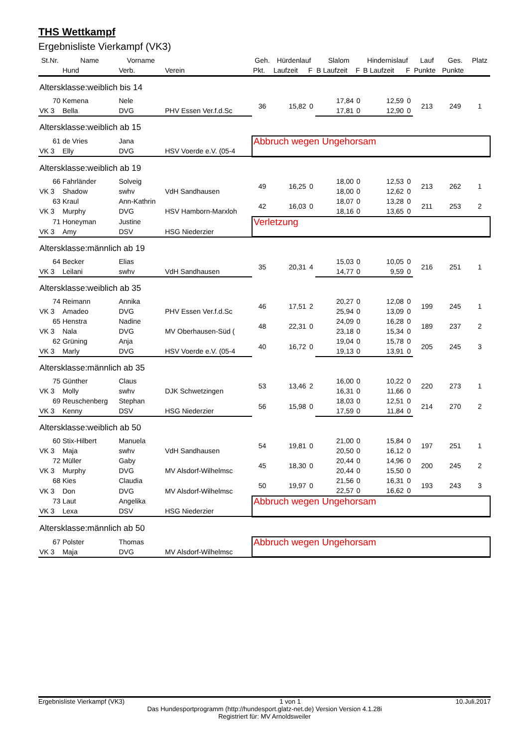THS Wettkampf
Ergebnisliste Vierkampf (VK3)
| St.Nr. | Name | Vorname | | Geh. | Hürdenlauf | | Slalom | | Hindernislauf | | Lauf | Ges. | Platz |
| --- | --- | --- | --- | --- | --- | --- | --- | --- | --- | --- | --- | --- | --- |
| | Hund | Verb. | Verein | Pkt. | Laufzeit | F | B Laufzeit | F | B Laufzeit | F | Punkte | Punkte | |
| Altersklasse:weiblich bis 14 | | | | | | | | | | | | | |
| 70 | Kemena | Nele | | 36 | 15,82 | 0 | 17,84 | 0 | 12,59 | 0 | 213 | 249 | 1 |
| VK 3 | Bella | DVG | PHV Essen Ver.f.d.Sc | | | | 17,81 | 0 | 12,90 | 0 | | | |
| Altersklasse:weiblich ab 15 | | | | | | | | | | | | | |
| 61 | de Vries | Jana | | Abbruch wegen Ungehorsam | | | | | | | | | |
| VK 3 | Elly | DVG | HSV Voerde e.V. (05-4 | | | | | | | | | | |
| Altersklasse:weiblich ab 19 | | | | | | | | | | | | | |
| 66 | Fahrländer | Solveig | | 49 | 16,25 | 0 | 18,00 | 0 | 12,53 | 0 | 213 | 262 | 1 |
| VK 3 | Shadow | swhv | VdH Sandhausen | | | | 18,00 | 0 | 12,62 | 0 | | | |
| 63 | Kraul | Ann-Kathrin | | 42 | 16,03 | 0 | 18,07 | 0 | 13,28 | 0 | 211 | 253 | 2 |
| VK 3 | Murphy | DVG | HSV Hamborn-Marxloh | | | | 18,16 | 0 | 13,65 | 0 | | | |
| 71 | Honeyman | Justine | | Verletzung | | | | | | | | | |
| VK 3 | Amy | DSV | HSG Niederzier | | | | | | | | | | |
| Altersklasse:männlich ab 19 | | | | | | | | | | | | | |
| 64 | Becker | Elias | | 35 | 20,31 | 4 | 15,03 | 0 | 10,05 | 0 | 216 | 251 | 1 |
| VK 3 | Leilani | swhv | VdH Sandhausen | | | | 14,77 | 0 | 9,59 | 0 | | | |
| Altersklasse:weiblich ab 35 | | | | | | | | | | | | | |
| 74 | Reimann | Annika | | 46 | 17,51 | 2 | 20,27 | 0 | 12,08 | 0 | 199 | 245 | 1 |
| VK 3 | Amadeo | DVG | PHV Essen Ver.f.d.Sc | | | | 25,94 | 0 | 13,09 | 0 | | | |
| 65 | Henstra | Nadine | | 48 | 22,31 | 0 | 24,09 | 0 | 16,28 | 0 | 189 | 237 | 2 |
| VK 3 | Nala | DVG | MV Oberhausen-Süd ( | | | | 23,18 | 0 | 15,34 | 0 | | | |
| 62 | Grüning | Anja | | 40 | 16,72 | 0 | 19,04 | 0 | 15,78 | 0 | 205 | 245 | 3 |
| VK 3 | Marly | DVG | HSV Voerde e.V. (05-4 | | | | 19,13 | 0 | 13,91 | 0 | | | |
| Altersklasse:männlich ab 35 | | | | | | | | | | | | | |
| 75 | Günther | Claus | | 53 | 13,46 | 2 | 16,00 | 0 | 10,22 | 0 | 220 | 273 | 1 |
| VK 3 | Molly | swhv | DJK Schwetzingen | | | | 16,31 | 0 | 11,66 | 0 | | | |
| 69 | Reuschenberg | Stephan | | 56 | 15,98 | 0 | 18,03 | 0 | 12,51 | 0 | 214 | 270 | 2 |
| VK 3 | Kenny | DSV | HSG Niederzier | | | | 17,59 | 0 | 11,84 | 0 | | | |
| Altersklasse:weiblich ab 50 | | | | | | | | | | | | | |
| 60 | Stix-Hilbert | Manuela | | 54 | 19,81 | 0 | 21,00 | 0 | 15,84 | 0 | 197 | 251 | 1 |
| VK 3 | Maja | swhv | VdH Sandhausen | | | | 20,50 | 0 | 16,12 | 0 | | | |
| 72 | Müller | Gaby | | 45 | 18,30 | 0 | 20,44 | 0 | 14,96 | 0 | 200 | 245 | 2 |
| VK 3 | Murphy | DVG | MV Alsdorf-Wilhelmsc | | | | 20,44 | 0 | 15,50 | 0 | | | |
| 68 | Kies | Claudia | | 50 | 19,97 | 0 | 21,56 | 0 | 16,31 | 0 | 193 | 243 | 3 |
| VK 3 | Don | DVG | MV Alsdorf-Wilhelmsc | | | | 22,57 | 0 | 16,62 | 0 | | | |
| 73 | Laut | Angelika | | Abbruch wegen Ungehorsam | | | | | | | | | |
| VK 3 | Lexa | DSV | HSG Niederzier | | | | | | | | | | |
| Altersklasse:männlich ab 50 | | | | | | | | | | | | | |
| 67 | Polster | Thomas | | Abbruch wegen Ungehorsam | | | | | | | | | |
| VK 3 | Maja | DVG | MV Alsdorf-Wilhelmsc | | | | | | | | | | |
Ergebnisliste Vierkampf (VK3) 1 von 1 10.Juli.2017
Das Hundesportprogramm (http://hundesport.glatz-net.de) Version Version 4.1.28i
Registriert für: MV Arnoldsweiler